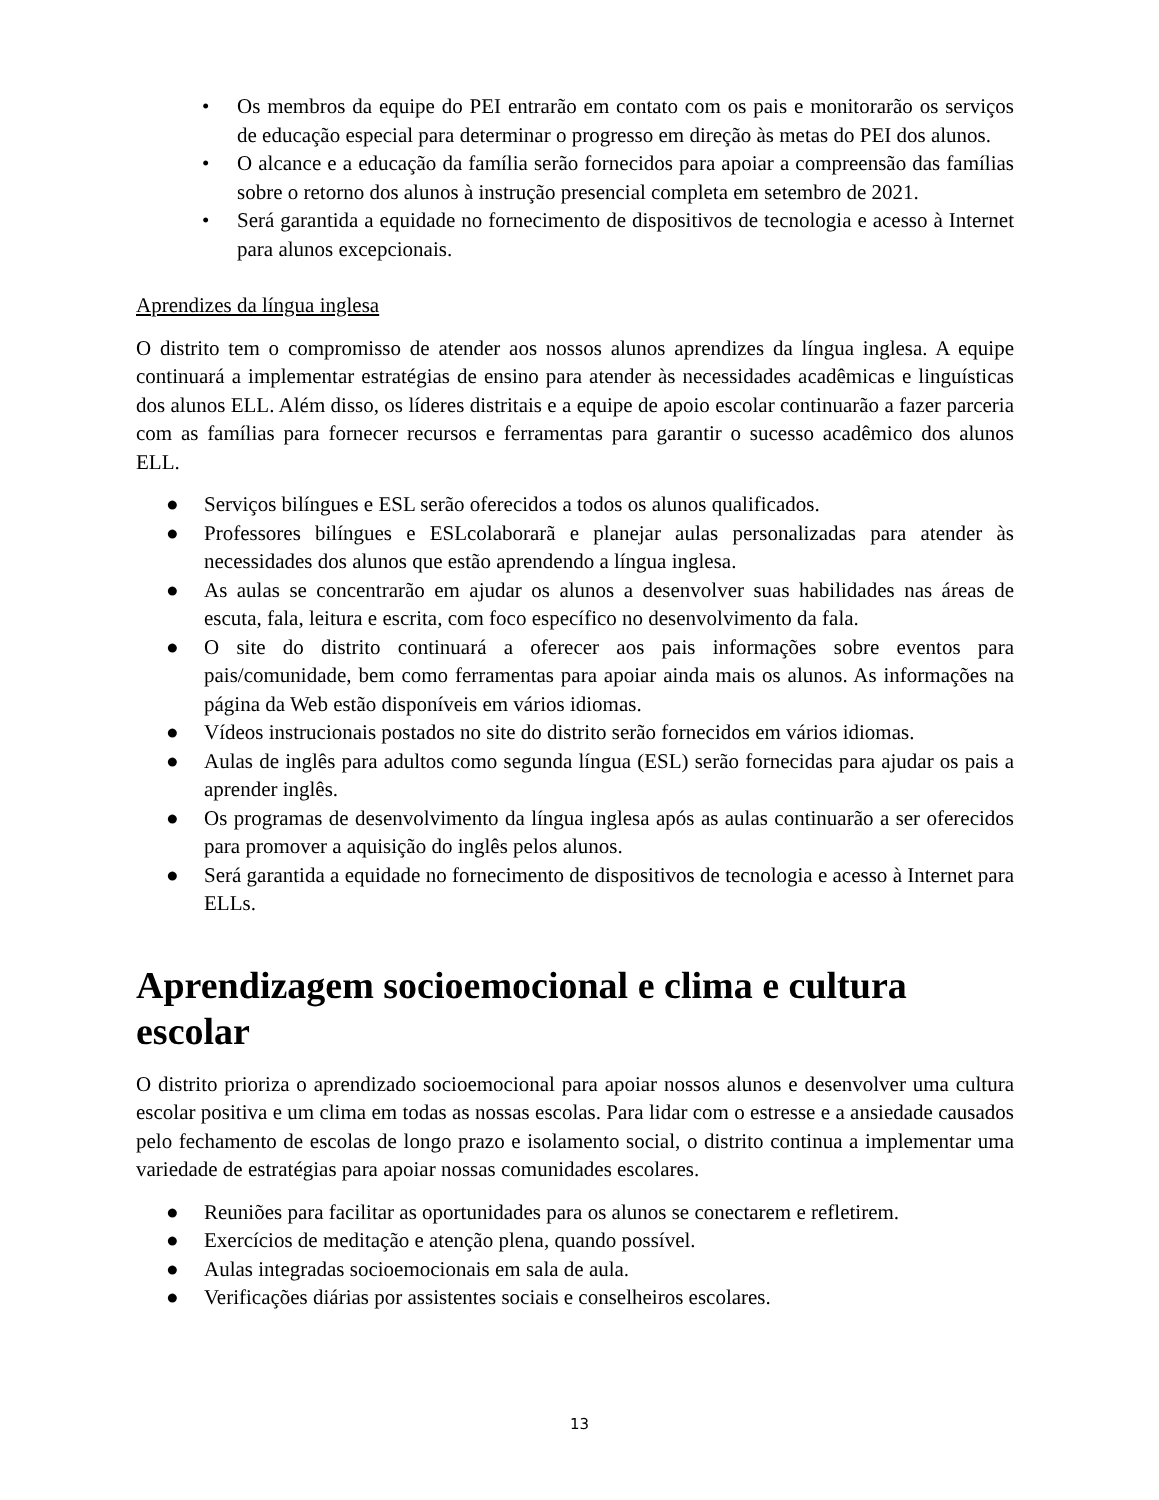• Os membros da equipe do PEI entrarão em contato com os pais e monitorarão os serviços de educação especial para determinar o progresso em direção às metas do PEI dos alunos.
• O alcance e a educação da família serão fornecidos para apoiar a compreensão das famílias sobre o retorno dos alunos à instrução presencial completa em setembro de 2021.
• Será garantida a equidade no fornecimento de dispositivos de tecnologia e acesso à Internet para alunos excepcionais.
Aprendizes da língua inglesa
O distrito tem o compromisso de atender aos nossos alunos aprendizes da língua inglesa. A equipe continuará a implementar estratégias de ensino para atender às necessidades acadêmicas e linguísticas dos alunos ELL. Além disso, os líderes distritais e a equipe de apoio escolar continuarão a fazer parceria com as famílias para fornecer recursos e ferramentas para garantir o sucesso acadêmico dos alunos ELL.
● Serviços bilíngues e ESL serão oferecidos a todos os alunos qualificados.
● Professores bilíngues e ESLcolaborarã e planejar aulas personalizadas para atender às necessidades dos alunos que estão aprendendo a língua inglesa.
● As aulas se concentrarão em ajudar os alunos a desenvolver suas habilidades nas áreas de escuta, fala, leitura e escrita, com foco específico no desenvolvimento da fala.
● O site do distrito continuará a oferecer aos pais informações sobre eventos para pais/comunidade, bem como ferramentas para apoiar ainda mais os alunos. As informações na página da Web estão disponíveis em vários idiomas.
● Vídeos instrucionais postados no site do distrito serão fornecidos em vários idiomas.
● Aulas de inglês para adultos como segunda língua (ESL) serão fornecidas para ajudar os pais a aprender inglês.
● Os programas de desenvolvimento da língua inglesa após as aulas continuarão a ser oferecidos para promover a aquisição do inglês pelos alunos.
● Será garantida a equidade no fornecimento de dispositivos de tecnologia e acesso à Internet para ELLs.
Aprendizagem socioemocional e clima e cultura escolar
O distrito prioriza o aprendizado socioemocional para apoiar nossos alunos e desenvolver uma cultura escolar positiva e um clima em todas as nossas escolas. Para lidar com o estresse e a ansiedade causados pelo fechamento de escolas de longo prazo e isolamento social, o distrito continua a implementar uma variedade de estratégias para apoiar nossas comunidades escolares.
● Reuniões para facilitar as oportunidades para os alunos se conectarem e refletirem.
● Exercícios de meditação e atenção plena, quando possível.
● Aulas integradas socioemocionais em sala de aula.
● Verificações diárias por assistentes sociais e conselheiros escolares.
13